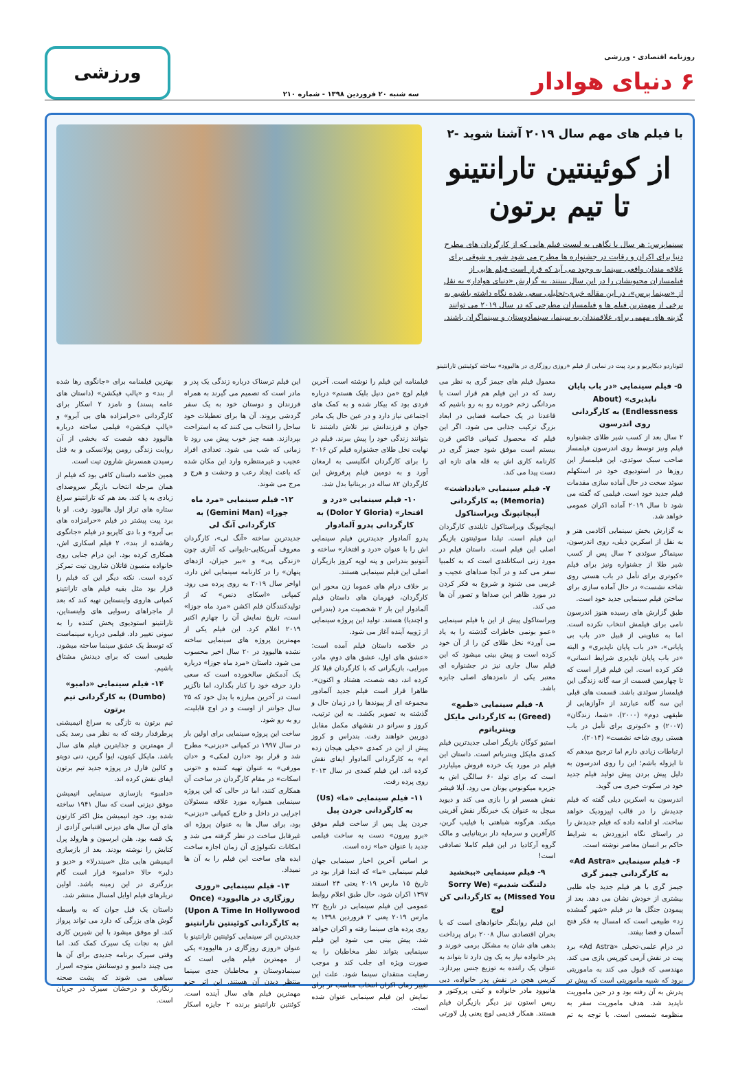روزنامه اقتصادی - ورزشی
۶ دنیای هوادار
سه شنبه ۲۰ فروردین ۱۳۹۸ - شماره ۲۱۰
ورزشی
با فیلم های مهم سال ۲۰۱۹ آشنا شوید -۲
از کوئینتین تارانتینو
تا تیم برتون
سینماپرس: هر سال با نگاهی به لیست فیلم هایی که از کارگردان های مطرح دنیا برای اکران و رقابت در جشنواره ها مطرح می شود شور و شوقی برای علاقه مندان واقعی سینما به وجود می آید که قرار است فیلم هایی از فیلمسازان محبوبشان را در این سال ببینند. به گزارش «دنیای هوادار» به نقل از «سینما پرس»، در این مقاله خبری-تحلیلی سعی شده نگاه داشته باشیم به برخی از مهمترین فیلم ها و فیلمسازان مطرحی که در سال ۲۰۱۹ می توانند گزینه های مهمی برای علاقمندان به سینما، سینمادوستان و سینماگران باشند.
لئوناردو دیکاپریو و برد پیت در نمایی از فیلم «روزی روزگاری در هالیوود» ساخته کوئینتین تارانتینو
۵- فیلم سینمایی «در باب پایان ناپذیری» (About Endlessness) به کارگردانی روی اندرسون
۲ سال بعد از کسب شیر طلای جشنواره فیلم ونیز توسط روی اندرسون فیلمساز صاحب سبک سوئدی، این فیلمساز این روزها در استودیوی خود در استکهلم سوئد سخت در حال آماده سازی مقدمات فیلم جدید خود است. فیلمی که گفته می شود تا سال ۲۰۱۹ آماده اکران عمومی خواهد شد.
به گزارش بخش سینمایی آکادمی هنر و به نقل از اسکرین دیلی، روی اندرسون، سینماگر سوئدی ۲ سال پس از کسب شیر طلا از جشنواره ونیز برای فیلم «کبوتری برای تأمل در باب هستی روی شاخه نشست» در حال آماده سازی برای ساختن فیلم سینمایی جدید خود است.
طبق گزارش های رسیده هنوز اندرسون نامی برای فیلمش انتخاب نکرده است. اما به عناوینی از قبیل «در باب بی پایانی»، «در باب پایان ناپذیری» و البته «در باب پایان ناپذیری شرایط انسانی» فکر کرده است. این فیلم قرار است که تا چهارمین قسمت از سه گانه زندگی این فیلمساز سوئدی باشد. قسمت های قبلی این سه گانه عبارتند از «آوازهایی از طبقهی دوم» (۲۰۰۰)، «شما، زندگان» (۲۰۰۷) و «کبوتری برای تأمل در باب هستی روی شاخه نشست» (۲۰۱۴).
ارتباطات زیادی دارم اما ترجیح میدهم که تا ایزوله باشم؛ این را روی اندرسون به دلیل پیش بردن پیش تولید فیلم جدید خود در سکوت خبری می گوید.
اندرسون به اسکرین دیلی گفته که فیلم جدیدش را در قالب اپیزودیک خواهد ساخت. او ادامه داده که فیلم جدیدش را در راستای نگاه ابزوردش به شرایط حاکم بر انسان معاصر نوشته است.
۶- فیلم سینمایی «Ad Astra» به کارگردانی جیمز گری
جیمز گری با هر فیلم جدید جاه طلبی بیشتری از خودش نشان می دهد. بعد از پیمودن جنگل ها در فیلم «شهر گمشده زد» طبیعی است که امسال به فکر فتح آسمان و فضا بیفتد.
در درام علمی-تخیلی «Ad Astra» برد پیت در نقش آرمی کورپس بازی می کند. مهندسی که قبول می کند به ماموریتی برود که شبیه ماموریتی است که پیش تر پدرش به آن رفته بود و در حین ماموریت ناپدید شد. هدف ماموریت سفر به منظومه شمسی است. با توجه به تم معمول فیلم های جیمز گری به نظر می رسد که در این فیلم هم قرار است با مردانگی زخم خورده رو به رو باشیم که قاعدتا در یک حماسه فضایی در ابعاد بزرگ ترکیب جذابی می شود. اگر این فیلم که محصول کمپانی فاکس قرن بیستم است موفق شود جیمز گری در کارنامه کاری اش به قله های تازه ای دست پیدا می کند.
۷- فیلم سینمایی «یادداشت» (Memoria) به کارگردانی آپیچاتپونگ ویراستاکول
اپیچاتپونگ ویراستاکول تایلندی کارگردان این فیلم است. تیلدا سوئینتون بازیگر اصلی این فیلم است. داستان فیلم در مورد زنی اسکاتلندی است که به کلمبیا سفر می کند و در آنجا صداهای عجیب و غریبی می شنود و شروع به فکر کردن در مورد ظاهر این صداها و تصور آن ها می کند.
ویراستاکول پیش از این با فیلم سینمایی «عمو بونمی خاطرات گذشته را به یاد می آورد» نخل طلای کن را از آن خود کرده است و پیش بینی میشود که این فیلم سال جاری نیز در جشنواره ای معتبر یکی از نامزدهای اصلی جایزه باشد.
۸- فیلم سینمایی «طمع» (Greed) به کارگردانی مایکل وینترباتوم
استیو کوگان بازیگر اصلی جدیدترین فیلم کمدی مایکل وینترباتم است. داستان این فیلم در مورد یک خرده فروش میلیاردر است که برای تولد ۶۰ سالگی اش به جزیره میکونوس یونان می رود. آیلا فیشر نقش همسر او را بازی می کند و دیوید میچل به عنوان یک خبرنگار نقش آفرینی میکند. هرگونه شباهتی با فیلیپ گرین، کارآفرین و سرمایه دار بریتانیایی و مالک گروه آرکادیا در این فیلم کاملا تصادفی است!
۹- فیلم سینمایی «ببخشید دلتنگت شدیم» (Sorry We Missed You) به کارگردانی کن لوچ
این فیلم روایتگر خانوادهای است که با بحران اقتصادی سال ۲۰۰۸ برای پرداخت بدهی های شان به مشکل برمی خورند و پدر خانواده نیاز به یک ون دارد تا بتواند به عنوان یک راننده به توزیع جنس بپردازد. کریس هچن در نقش پدر خانواده، دبی هانیوود مادر خانواده و کیتی پروکتور و ریس استون نیز دیگر بازیگران فیلم هستند. همکار قدیمی لوچ یعنی پل لاورتی فیلمنامه این فیلم را نوشته است. آخرین فیلم لوچ «من دنیل بلیک هستم» درباره فردی بود که بیکار شده و به کمک های اجتماعی نیاز دارد و در عین حال یک مادر جوان و فرزندانش نیز تلاش داشتند تا بتوانند زندگی خود را پیش ببرند. فیلم در نهایت نخل طلای جشنواره فیلم کن ۲۰۱۶ را برای کارگردان انگلیسی به ارمغان آورد و به دومین فیلم پرفروش این کارگردان ۸۲ ساله در بریتانیا بدل شد.
۱۰- فیلم سینمایی «درد و افتخار» (Dolor Y Gloria) به کارگردانی پدرو آلمادوار
پدرو آلمادوار جدیدترین فیلم سینمایی اش را با عنوان «درد و افتخار» ساخته و آنتونیو بندراس و پنه لوپه کروز بازیگران اصلی این فیلم سینمایی هستند.
بر خلاف درام های عموما زن محور این کارگردان، قهرمان های داستان فیلم آلمادوار این بار ۲ شخصیت مرد (بندراس و اچندیا) هستند. تولید این پروژه سینمایی از ژوییه آینده آغاز می شود.
در خلاصه داستان فیلم آمده است: «عشق های اول، عشق های دوم، مادر، میرایی، بازیگرانی که با کارگردان قبلا کار کرده اند، دهه شصت، هشتاد و اکنون». ظاهرا قرار است فیلم جدید آلمادور مجموعه ای از پیوندها را در زمان حال و گذشته به تصویر بکشد. به این ترتیب، کروز و سرانو در نقشهای مکمل مقابل دوربین خواهند رفت. بندراس و کروز پیش از این در کمدی «خیلی هیجان زده ام» به کارگردانی آلمادوار ایفای نقش کرده اند. این فیلم کمدی در سال ۲۰۱۳ روی پرده رفت.
۱۱- فیلم سینمایی «ما» (Us) به کارگردانی جردن پیل
جردن پیل پس از ساخت فیلم موفق «برو بیرون» دست به ساخت فیلمی جدید با عنوان «ما» زده است.
بر اساس آخرین اخبار سینمایی جهان فیلم سینمایی «ما» که ابتدا قرار بود در تاریخ ۱۵ مارس ۲۰۱۹ یعنی ۲۴ اسفند ۱۳۹۷ اکران شود، حال طبق اعلام روابط عمومی این فیلم سینمایی در تاریخ ۲۲ مارس ۲۰۱۹ یعنی ۲ فروردین ۱۳۹۸ به روی پرده های سینما رفته و اکران خواهد شد. پیش بینی می شود این فیلم سینمایی بتواند نظر مخاطبان را به صورت ویژه ای جلب کند و موجب رضایت منتقدان سینما شود. علت این تغییر زمان اکران انتخاب مناسب تر برای نمایش این فیلم سینمایی عنوان شده است.
این فیلم ترسناک درباره زندگی یک پدر و مادر است که تصمیم می گیرند به همراه فرزندان و دوستان خود به یک سفر گردشی بروند. آن ها برای تعطیلات خود ساحل را انتخاب می کنند که به استراحت بپردازند. همه چیز خوب پیش می رود تا زمانی که شب می شود. تعدادی افراد عجیب و غیرمنتظره وارد این مکان شده که باعث ایجاد رعب و وحشت و هرج و مرج می شوند.
۱۲- فیلم سینمایی «مرد ماه جوزا» (Gemini Man) به کارگردانی آنگ لی
جدیدترین ساخته «آنگ لی»، کارگردان معروف آمریکایی-تایوانی که آثاری چون «زندگی پی» و «ببر خیزان، اژدهای پنهان» را در کارنامه سینمایی اش دارد، اواخر سال ۲۰۱۹ به روی پرده می رود. کمپانی «اسکای دنس» که از تولیدکنندگان فلم اکشن «مرد ماه جوزا» است، تاریخ نمایش آن را چهارم اکتبر ۲۰۱۹ اعلام کرد. این فیلم یکی از مهمترین پروژه های سینمایی ساخته نشده هالیوود در ۲۰ سال اخیر محسوب می شود. داستان «مرد ماه جوزا» درباره یک آدمکش سالخورده است که سعی دارد حرفه خود را کنار بگذارد، اما ناگزیر است در آخرین مبارزه با بدل خود که ۲۵ سال جوانتر از اوست و در اوج قابلیت، رو به رو شود.
ساخت این پروژه سینمایی برای اولین بار در سال ۱۹۹۷ در کمپانی «دیزنی» مطرح شد و قرار بود «دارن لمکی» و «دان مورفی» به عنوان تهیه کننده و «تونی اسکات» در مقام کارگردان در ساخت آن همکاری کنند، اما در حالی که این پروژه سینمایی همواره مورد علاقه مسئولان اجرایی در داخل و خارج کمپانی «دیزنی» بود، برای سال ها به عنوان پروژه ای غیرقابل ساخت در نظر گرفته می شد و امکانات تکنولوژی آن زمان اجازه ساخت ایده های ساخت این فیلم را به آن ها نمیداد.
۱۳- فیلم سینمایی «روزی روزگاری در هالیوود» (Once Upon A Time In Hollywood) به کارگردانی کوئینتین تارانتینو
جدیدترین اثر سینمایی کوئینتین تارانتینو با عنوان «روزی روزگاری در هالیوود» یکی از مهمترین فیلم هایی است که سینمادوستان و مخاطبان جدی سینما منتظر دیدن آن هستند. این اثر جزو مهمترین فیلم های سال آینده است. کوئنتین تارانتینو برنده ۲ جایزه اسکار بهترین فیلمنامه برای «جانگوی رها شده از بند» و «پالپ فیکشن» (داستان های عامه پسند) و نامزد ۲ اسکار برای کارگردانی «حرامزاده های بی آبرو» و «پالپ فیکشن» فیلمی ساخته درباره هالیوود دهه شصت که بخشی از آن روایت زندگی رومن پولانسکی و به قتل رسیدن همسرش شارون تیت است.
همین خلاصه داستان کافی بود که فیلم از همان مرحله انتخاب بازیگر سروصدای زیادی به پا کند. بعد هم که تارانتینو سراغ ستاره های تراز اول هالیوود رفت. او با برد پیت پیشتر در فیلم «حرامزاده های بی آبرو» و با دی کاپریو در فیلم «جانگوی رهاشده از بند»، ۲ فیلم اسکاری اش، همکاری کرده بود. این درام جنایی روی خانواده منسون قاتلان شارون تیت تمرکز کرده است. نکته دیگر این که فیلم را قرار بود مثل بقیه فیلم های تارانتینو کمپانی هاروی واینستاین تهیه کند که بعد از ماجراهای رسوایی های واینستاین، تارانتینو استودیوی پخش کننده را به سونی تغییر داد. فیلمی درباره سینماست که توسط یک عشق سینما ساخته میشود. طبیعی است که برای دیدنش مشتاق باشیم.
۱۴- فیلم سینمایی «دامبو» (Dumbo) به کارگردانی تیم برتون
تیم برتون به تازگی به سراغ انیمیشنی پرطرفدار رفته که به نظر می رسد یکی از مهمترین و جذابترین فیلم های سال باشد. مایکل کیتون، ایوا گرین، دنی دویتو و کالین فارل در پروژه جدید تیم برتون ایفای نقش کرده اند.
«دامبو» بازسازی سینمایی انیمیشن موفق دیزنی است که سال ۱۹۴۱ ساخته شده بود. خود انیمیشن مثل اکثر کارتون های آن سال های دیزنی اقتباس آزادی از یک قصه بود. هلن ابرسون و هارولد پرل کتابش را نوشته بودند. بعد از بازسازی انیمیشن هایی مثل «سیندرلا» و «دیو و دلبر» حالا «دامبو» قرار است گام بزرگتری در این زمینه باشد. اولین تریلرهای فیلم اوایل امسال منتشر شد.
داستان یک فیل جوان که به واسطه گوش های بزرگی که دارد می تواند پرواز کند. او موفق میشود با این شیرین کاری اش به نجات یک سیرک کمک کند. اما وقتی سیرک برنامه جدیدی برای آن ها می چیند دامبو و دوستانش متوجه اسرار سیاهی می شوند که پشت صحنه رنگارنگ و درخشان سیرک در جریان است.